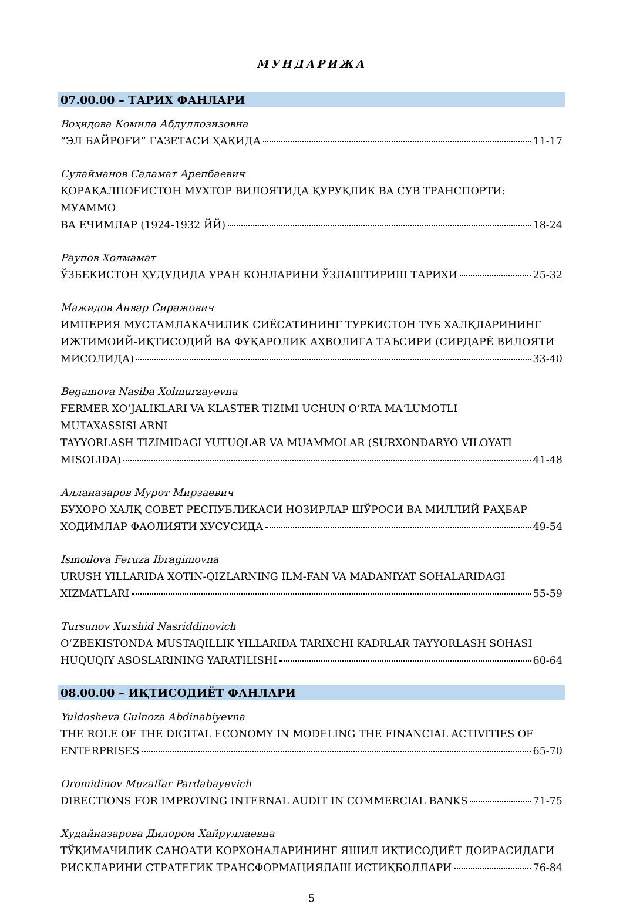МУНДАРИЖА
07.00.00 – ТАРИХ ФАНЛАРИ
Воҳидова Комила Абдуллозизовна
“ЭЛ БАЙРОҒИ” ГАЗЕТАСИ ҲАҚИДА 11-17
Сулайманов Саламат Арепбаевич
ҚОРАҚАЛПОҒИСТОН МУХТОР ВИЛОЯТИДА ҚУРУҚЛИК ВА СУВ ТРАНСПОРТИ: МУАММО
ВА ЕЧИМЛАР (1924-1932 ЙЙ) 18-24
Раупов Холмамат
ЎЗБЕКИСТОН ҲУДУДИДА УРАН КОНЛАРИНИ ЎЗЛАШТИРИШ ТАРИХИ 25-32
Мажидов Анвар Сиражович
ИМПЕРИЯ МУСТАМЛАКАЧИЛИК СИЁСАТИНИНГ ТУРКИСТОН ТУБ ХАЛҚЛАРИНИНГ
ИЖТИМОИЙ-ИҚТИСОДИЙ ВА ФУҚАРОЛИК АҲВОЛИГА ТАЪСИРИ (СИРДАРЁ ВИЛОЯТИ
МИСОЛИДА) 33-40
Begamova Nasiba Xolmurzayevna
FERMER XOʻJALIKLARI VA KLASTER TIZIMI UCHUN OʻRTA MAʼLUMOTLI MUTAXASSISLARNI
TAYYORLASH TIZIMIDAGI YUTUQLAR VA MUAMMOLAR (SURXONDARYO VILOYATI
MISOLIDA) 41-48
Алланазаров Мурот Мирзаевич
БУХОРО ХАЛҚ СОВЕТ РЕСПУБЛИКАСИ НОЗИРЛАР ШЎРОСИ ВА МИЛЛИЙ РАҲБАР
ХОДИМЛАР ФАОЛИЯТИ ХУСУСИДА 49-54
Ismoilova Feruza Ibragimovna
URUSH YILLARIDA XOTIN-QIZLARNING ILM-FAN VA MADANIYAT SOHALARIDAGI
XIZMATLARI 55-59
Tursunov Xurshid Nasriddinovich
OʻZBEKISTONDA MUSTAQILLIK YILLARIDA TARIXCHI KADRLAR TAYYORLASH SOHASI
HUQUQIY ASOSLARINING YARATILISHI 60-64
08.00.00 – ИҚТИСОДИЁТ ФАНЛАРИ
Yuldosheva Gulnoza Abdinabiyevna
THE ROLE OF THE DIGITAL ECONOMY IN MODELING THE FINANCIAL ACTIVITIES OF
ENTERPRISES 65-70
Oromidinov Muzaffar Pardabayevich
DIRECTIONS FOR IMPROVING INTERNAL AUDIT IN COMMERCIAL BANKS 71-75
Худайназарова Дилором Хайруллаевна
ТЎҚИМАЧИЛИК САНОАТИ КОРХОНАЛАРИНИНГ ЯШИЛ ИҚТИСОДИЁТ ДОИРАСИДАГИ
РИСКЛАРИНИ СТРАТЕГИК ТРАНСФОРМАЦИЯЛАШ ИСТИҚБОЛЛАРИ 76-84
5